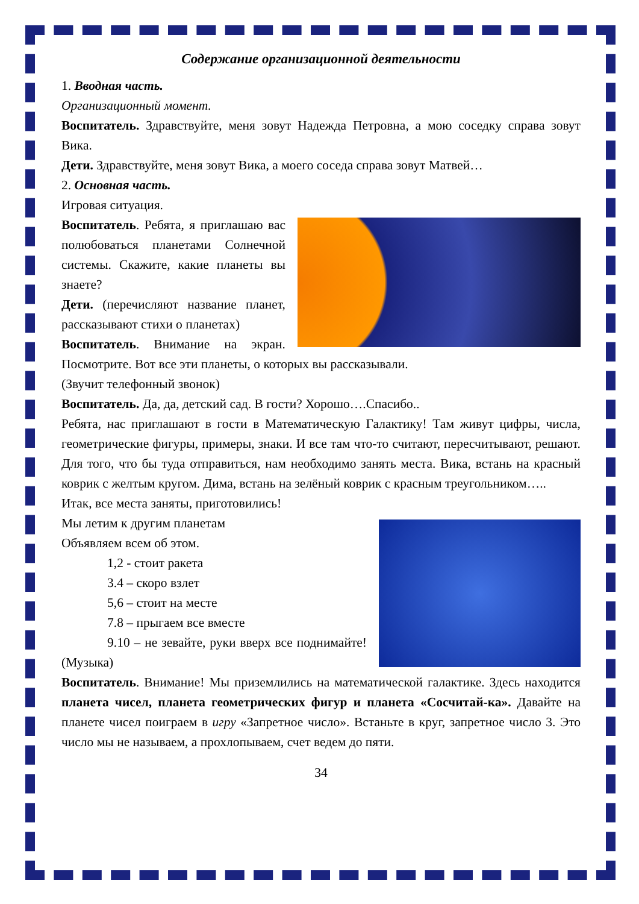Содержание организационной деятельности
1. Вводная часть.
Организационный момент.
Воспитатель. Здравствуйте, меня зовут Надежда Петровна, а мою соседку справа зовут Вика.
Дети. Здравствуйте, меня зовут Вика, а моего соседа справа зовут Матвей…
2. Основная часть.
Игровая ситуация.
Воспитатель. Ребята, я приглашаю вас полюбоваться планетами Солнечной системы. Скажите, какие планеты вы знаете?
Дети. (перечисляют название планет, рассказывают стихи о планетах)
Воспитатель. Внимание на экран. Посмотрите. Вот все эти планеты, о которых вы рассказывали.
(Звучит телефонный звонок)
Воспитатель. Да, да, детский сад. В гости? Хорошо….Спасибо..
Ребята, нас приглашают в гости в Математическую Галактику! Там живут цифры, числа, геометрические фигуры, примеры, знаки. И все там что-то считают, пересчитывают, решают. Для того, что бы туда отправиться, нам необходимо занять места. Вика, встань на красный коврик с желтым кругом. Дима, встань на зелёный коврик с красным треугольником…..
Итак, все места заняты, приготовились!
Мы летим к другим планетам
Объявляем всем об этом.
1,2 - стоит ракета
3.4 – скоро взлет
5,6 – стоит на месте
7.8 – прыгаем все вместе
9.10 – не зевайте, руки вверх все поднимайте! (Музыка)
Воспитатель. Внимание! Мы приземлились на математической галактике. Здесь находится планета чисел, планета геометрических фигур и планета «Сосчитай-ка». Давайте на планете чисел поиграем в игру «Запретное число». Встаньте в круг, запретное число 3. Это число мы не называем, а прохлопываем, счет ведем до пяти.
34